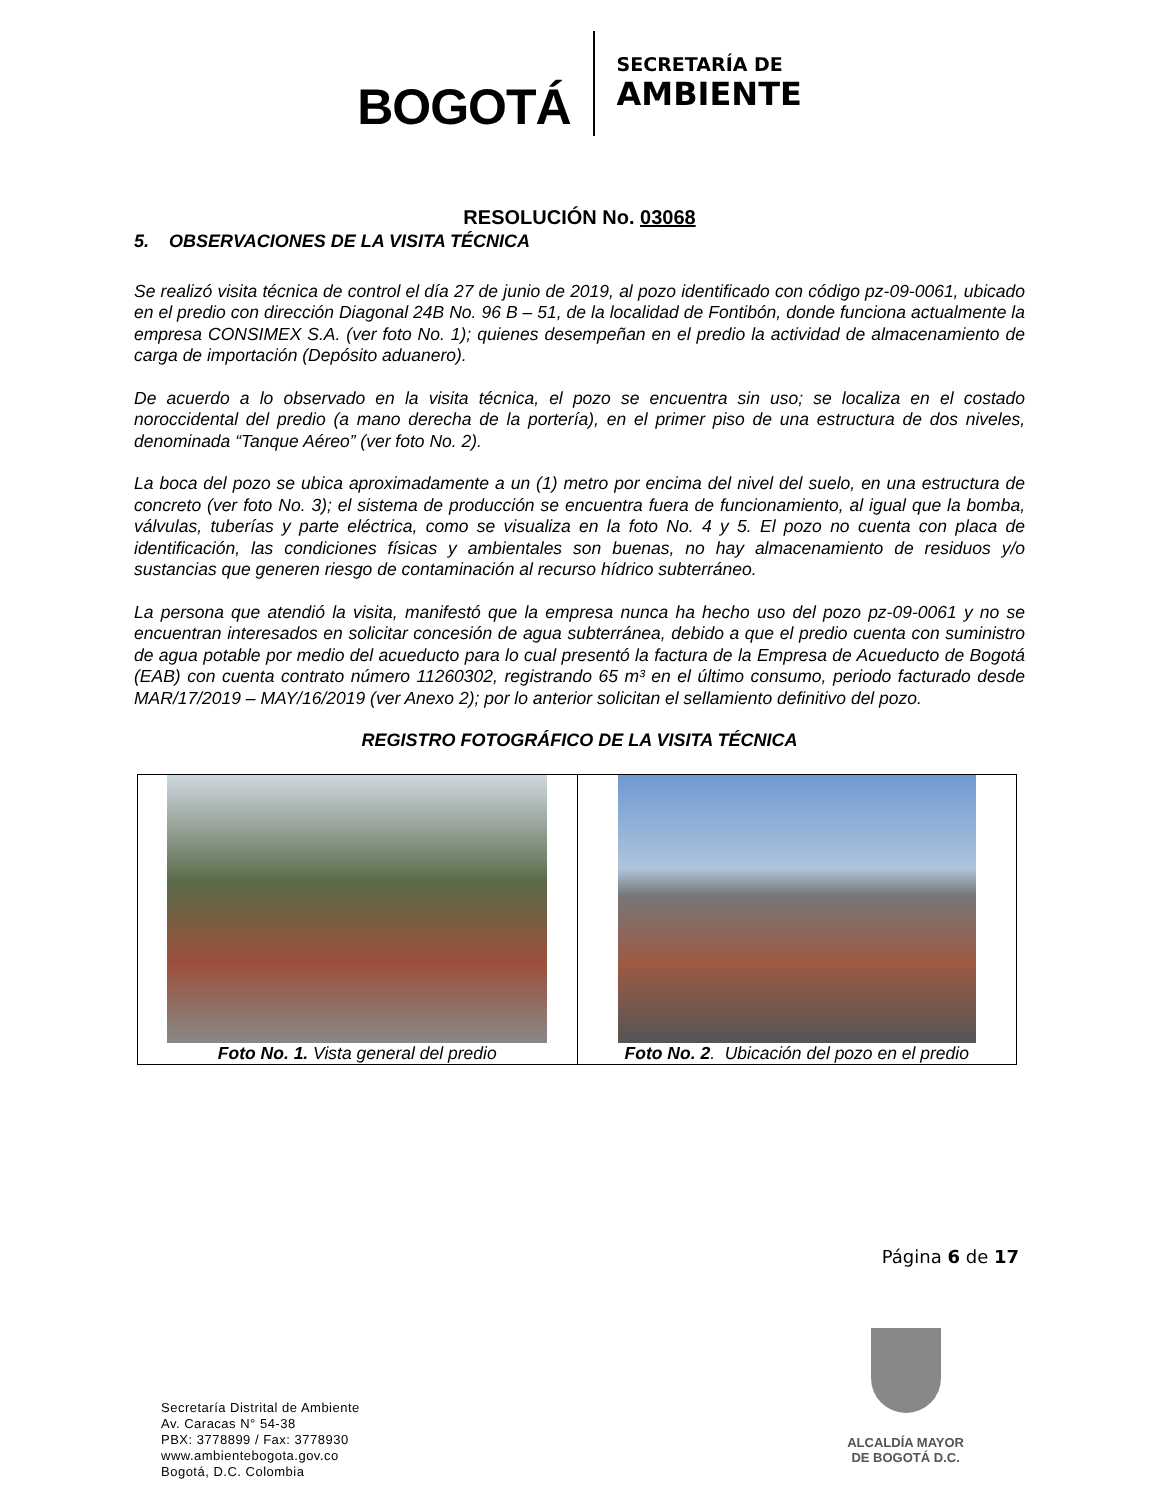BOGOTÁ
SECRETARÍA DE
AMBIENTE
RESOLUCIÓN No. 03068
5. OBSERVACIONES DE LA VISITA TÉCNICA
Se realizó visita técnica de control el día 27 de junio de 2019, al pozo identificado con código pz-09-0061, ubicado en el predio con dirección Diagonal 24B No. 96 B – 51, de la localidad de Fontibón, donde funciona actualmente la empresa CONSIMEX S.A. (ver foto No. 1); quienes desempeñan en el predio la actividad de almacenamiento de carga de importación (Depósito aduanero).
De acuerdo a lo observado en la visita técnica, el pozo se encuentra sin uso; se localiza en el costado noroccidental del predio (a mano derecha de la portería), en el primer piso de una estructura de dos niveles, denominada “Tanque Aéreo” (ver foto No. 2).
La boca del pozo se ubica aproximadamente a un (1) metro por encima del nivel del suelo, en una estructura de concreto (ver foto No. 3); el sistema de producción se encuentra fuera de funcionamiento, al igual que la bomba, válvulas, tuberías y parte eléctrica, como se visualiza en la foto No. 4 y 5. El pozo no cuenta con placa de identificación, las condiciones físicas y ambientales son buenas, no hay almacenamiento de residuos y/o sustancias que generen riesgo de contaminación al recurso hídrico subterráneo.
La persona que atendió la visita, manifestó que la empresa nunca ha hecho uso del pozo pz-09-0061 y no se encuentran interesados en solicitar concesión de agua subterránea, debido a que el predio cuenta con suministro de agua potable por medio del acueducto para lo cual presentó la factura de la Empresa de Acueducto de Bogotá (EAB) con cuenta contrato número 11260302, registrando 65 m³ en el último consumo, periodo facturado desde MAR/17/2019 – MAY/16/2019 (ver Anexo 2); por lo anterior solicitan el sellamiento definitivo del pozo.
REGISTRO FOTOGRÁFICO DE LA VISITA TÉCNICA
| Foto No. 1. Vista general del predio | Foto No. 2 . Ubicación del pozo en el predio |
Página 6 de 17
Secretaría Distrital de Ambiente
Av. Caracas N° 54-38
PBX: 3778899 / Fax: 3778930
www.ambientebogota.gov.co
Bogotá, D.C. Colombia
ALCALDÍA MAYOR
DE BOGOTÁ D.C.